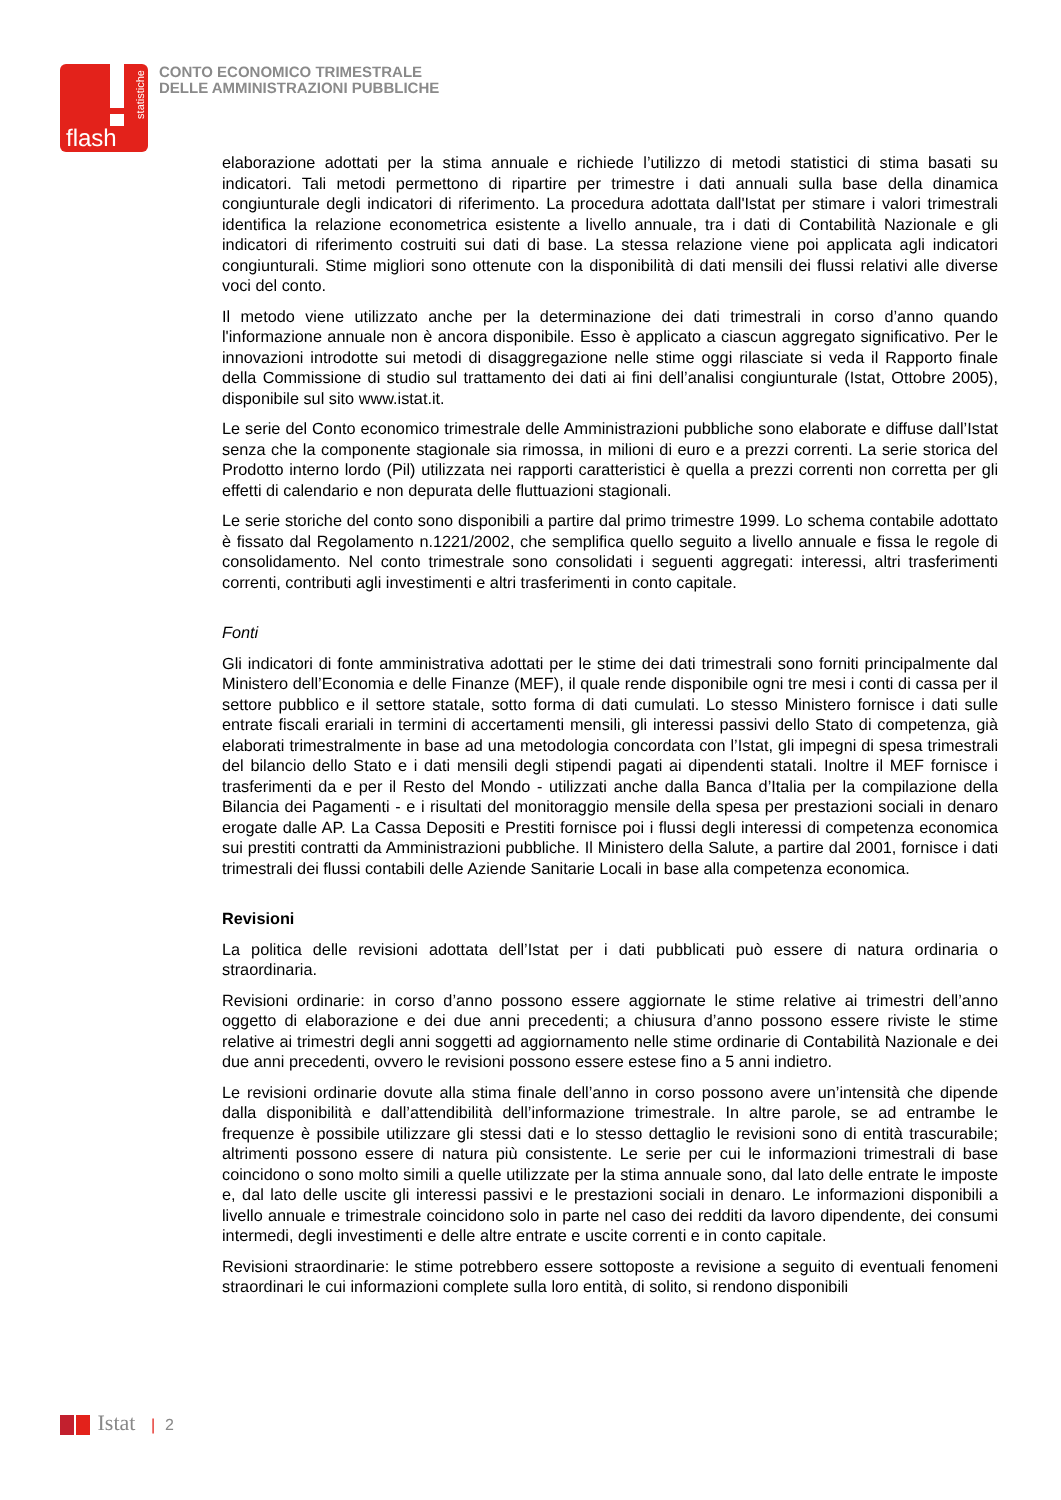flash
statistiche
CONTO ECONOMICO TRIMESTRALE
DELLE AMMINISTRAZIONI PUBBLICHE
elaborazione adottati per la stima annuale e richiede l’utilizzo di metodi statistici di stima basati su indicatori. Tali metodi permettono di ripartire per trimestre i dati annuali sulla base della dinamica congiunturale degli indicatori di riferimento. La procedura adottata dall'Istat per stimare i valori trimestrali identifica la relazione econometrica esistente a livello annuale, tra i dati di Contabilità Nazionale e gli indicatori di riferimento costruiti sui dati di base. La stessa relazione viene poi applicata agli indicatori congiunturali. Stime migliori sono ottenute con la disponibilità di dati mensili dei flussi relativi alle diverse voci del conto.
Il metodo viene utilizzato anche per la determinazione dei dati trimestrali in corso d’anno quando l'informazione annuale non è ancora disponibile. Esso è applicato a ciascun aggregato significativo. Per le innovazioni introdotte sui metodi di disaggregazione nelle stime oggi rilasciate si veda il Rapporto finale della Commissione di studio sul trattamento dei dati ai fini dell’analisi congiunturale (Istat, Ottobre 2005), disponibile sul sito www.istat.it.
Le serie del Conto economico trimestrale delle Amministrazioni pubbliche sono elaborate e diffuse dall’Istat senza che la componente stagionale sia rimossa, in milioni di euro e a prezzi correnti. La serie storica del Prodotto interno lordo (Pil) utilizzata nei rapporti caratteristici è quella a prezzi correnti non corretta per gli effetti di calendario e non depurata delle fluttuazioni stagionali.
Le serie storiche del conto sono disponibili a partire dal primo trimestre 1999. Lo schema contabile adottato è fissato dal Regolamento n.1221/2002, che semplifica quello seguito a livello annuale e fissa le regole di consolidamento. Nel conto trimestrale sono consolidati i seguenti aggregati: interessi, altri trasferimenti correnti, contributi agli investimenti e altri trasferimenti in conto capitale.
Fonti
Gli indicatori di fonte amministrativa adottati per le stime dei dati trimestrali sono forniti principalmente dal Ministero dell’Economia e delle Finanze (MEF), il quale rende disponibile ogni tre mesi i conti di cassa per il settore pubblico e il settore statale, sotto forma di dati cumulati. Lo stesso Ministero fornisce i dati sulle entrate fiscali erariali in termini di accertamenti mensili, gli interessi passivi dello Stato di competenza, già elaborati trimestralmente in base ad una metodologia concordata con l’Istat, gli impegni di spesa trimestrali del bilancio dello Stato e i dati mensili degli stipendi pagati ai dipendenti statali. Inoltre il MEF fornisce i trasferimenti da e per il Resto del Mondo - utilizzati anche dalla Banca d’Italia per la compilazione della Bilancia dei Pagamenti - e i risultati del monitoraggio mensile della spesa per prestazioni sociali in denaro erogate dalle AP. La Cassa Depositi e Prestiti fornisce poi i flussi degli interessi di competenza economica sui prestiti contratti da Amministrazioni pubbliche. Il Ministero della Salute, a partire dal 2001, fornisce i dati trimestrali dei flussi contabili delle Aziende Sanitarie Locali in base alla competenza economica.
Revisioni
La politica delle revisioni adottata dell’Istat per i dati pubblicati può essere di natura ordinaria o straordinaria.
Revisioni ordinarie: in corso d’anno possono essere aggiornate le stime relative ai trimestri dell’anno oggetto di elaborazione e dei due anni precedenti; a chiusura d’anno possono essere riviste le stime relative ai trimestri degli anni soggetti ad aggiornamento nelle stime ordinarie di Contabilità Nazionale e dei due anni precedenti, ovvero le revisioni possono essere estese fino a 5 anni indietro.
Le revisioni ordinarie dovute alla stima finale dell’anno in corso possono avere un’intensità che dipende dalla disponibilità e dall’attendibilità dell’informazione trimestrale. In altre parole, se ad entrambe le frequenze è possibile utilizzare gli stessi dati e lo stesso dettaglio le revisioni sono di entità trascurabile; altrimenti possono essere di natura più consistente. Le serie per cui le informazioni trimestrali di base coincidono o sono molto simili a quelle utilizzate per la stima annuale sono, dal lato delle entrate le imposte e, dal lato delle uscite gli interessi passivi e le prestazioni sociali in denaro. Le informazioni disponibili a livello annuale e trimestrale coincidono solo in parte nel caso dei redditi da lavoro dipendente, dei consumi intermedi, degli investimenti e delle altre entrate e uscite correnti e in conto capitale.
Revisioni straordinarie: le stime potrebbero essere sottoposte a revisione a seguito di eventuali fenomeni straordinari le cui informazioni complete sulla loro entità, di solito, si rendono disponibili
Istat | 2